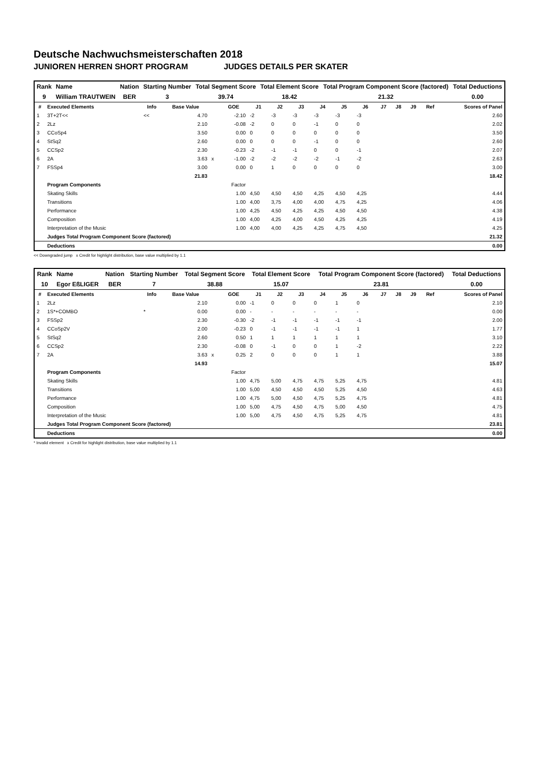Deutsche Nachwuchsmeisterschaften 2018
JUNIOREN HERREN SHORT PROGRAM JUDGES DETAILS PER SKATER
| Rank | Name | Nation | Starting Number | Total Segment Score | Total Element Score | Total Program Component Score (factored) | Total Deductions |
| --- | --- | --- | --- | --- | --- | --- | --- |
| 9 | William TRAUTWEIN | BER | 3 | 39.74 | 18.42 | 21.32 | 0.00 |
| # | Executed Elements | Info | Base Value | | GOE | J1 | J2 | J3 | J4 | J5 | J6 | J7 | J8 | J9 | Ref | Scores of Panel |
| --- | --- | --- | --- | --- | --- | --- | --- | --- | --- | --- | --- | --- | --- | --- | --- | --- |
| 1 | 3T+2T<< | << | 4.70 | | -2.10 | -2 | -3 | -3 | -3 | -3 | -3 | | | | | 2.60 |
| 2 | 2Lz | | 2.10 | | -0.08 | -2 | 0 | 0 | -1 | 0 | 0 | | | | | 2.02 |
| 3 | CCoSp4 | | 3.50 | | 0.00 | 0 | 0 | 0 | 0 | 0 | 0 | | | | | 3.50 |
| 4 | StSq2 | | 2.60 | | 0.00 | 0 | 0 | 0 | -1 | 0 | 0 | | | | | 2.60 |
| 5 | CCSp2 | | 2.30 | | -0.23 | -2 | -1 | -1 | 0 | 0 | -1 | | | | | 2.07 |
| 6 | 2A | | 3.63 | x | -1.00 | -2 | -2 | -2 | -2 | -1 | -2 | | | | | 2.63 |
| 7 | FSSp4 | | 3.00 | | 0.00 | 0 | 1 | 0 | 0 | 0 | 0 | | | | | 3.00 |
| | | | 21.83 | | | | | | | | | | | | | 18.42 |
| | Program Components | | | | Factor | | | | | | | | | | | |
| | Skating Skills | | | | 1.00 | 4,50 | 4,50 | 4,50 | 4,25 | 4,50 | 4,25 | | | | | 4.44 |
| | Transitions | | | | 1.00 | 4,00 | 3,75 | 4,00 | 4,00 | 4,75 | 4,25 | | | | | 4.06 |
| | Performance | | | | 1.00 | 4,25 | 4,50 | 4,25 | 4,25 | 4,50 | 4,50 | | | | | 4.38 |
| | Composition | | | | 1.00 | 4,00 | 4,25 | 4,00 | 4,50 | 4,25 | 4,25 | | | | | 4.19 |
| | Interpretation of the Music | | | | 1.00 | 4,00 | 4,00 | 4,25 | 4,25 | 4,75 | 4,50 | | | | | 4.25 |
| | Judges Total Program Component Score (factored) | | | | | | | | | | | | | | | 21.32 |
| | Deductions | | | | | | | | | | | | | | | 0.00 |
<< Downgraded jump x Credit for highlight distribution, base value multiplied by 1.1
| Rank | Name | Nation | Starting Number | Total Segment Score | Total Element Score | Total Program Component Score (factored) | Total Deductions |
| --- | --- | --- | --- | --- | --- | --- | --- |
| 10 | Egor EßLIGER | BER | 7 | 38.88 | 15.07 | 23.81 | 0.00 |
| # | Executed Elements | Info | Base Value | | GOE | J1 | J2 | J3 | J4 | J5 | J6 | J7 | J8 | J9 | Ref | Scores of Panel |
| --- | --- | --- | --- | --- | --- | --- | --- | --- | --- | --- | --- | --- | --- | --- | --- | --- |
| 1 | 2Lz | | 2.10 | | 0.00 | -1 | 0 | 0 | 0 | 1 | 0 | | | | | 2.10 |
| 2 | 1S*+COMBO | * | 0.00 | | 0.00 | - | - | - | - | - | - | | | | | 0.00 |
| 3 | FSSp2 | | 2.30 | | -0.30 | -2 | -1 | -1 | -1 | -1 | -1 | | | | | 2.00 |
| 4 | CCoSp2V | | 2.00 | | -0.23 | 0 | -1 | -1 | -1 | -1 | 1 | | | | | 1.77 |
| 5 | StSq2 | | 2.60 | | 0.50 | 1 | 1 | 1 | 1 | 1 | 1 | | | | | 3.10 |
| 6 | CCSp2 | | 2.30 | | -0.08 | 0 | -1 | 0 | 0 | 1 | -2 | | | | | 2.22 |
| 7 | 2A | | 3.63 | x | 0.25 | 2 | 0 | 0 | 0 | 1 | 1 | | | | | 3.88 |
| | | | 14.93 | | | | | | | | | | | | | 15.07 |
| | Program Components | | | | Factor | | | | | | | | | | | |
| | Skating Skills | | | | 1.00 | 4,75 | 5,00 | 4,75 | 4,75 | 5,25 | 4,75 | | | | | 4.81 |
| | Transitions | | | | 1.00 | 5,00 | 4,50 | 4,50 | 4,50 | 5,25 | 4,50 | | | | | 4.63 |
| | Performance | | | | 1.00 | 4,75 | 5,00 | 4,50 | 4,75 | 5,25 | 4,75 | | | | | 4.81 |
| | Composition | | | | 1.00 | 5,00 | 4,75 | 4,50 | 4,75 | 5,00 | 4,50 | | | | | 4.75 |
| | Interpretation of the Music | | | | 1.00 | 5,00 | 4,75 | 4,50 | 4,75 | 5,25 | 4,75 | | | | | 4.81 |
| | Judges Total Program Component Score (factored) | | | | | | | | | | | | | | | 23.81 |
| | Deductions | | | | | | | | | | | | | | | 0.00 |
* Invalid element x Credit for highlight distribution, base value multiplied by 1.1